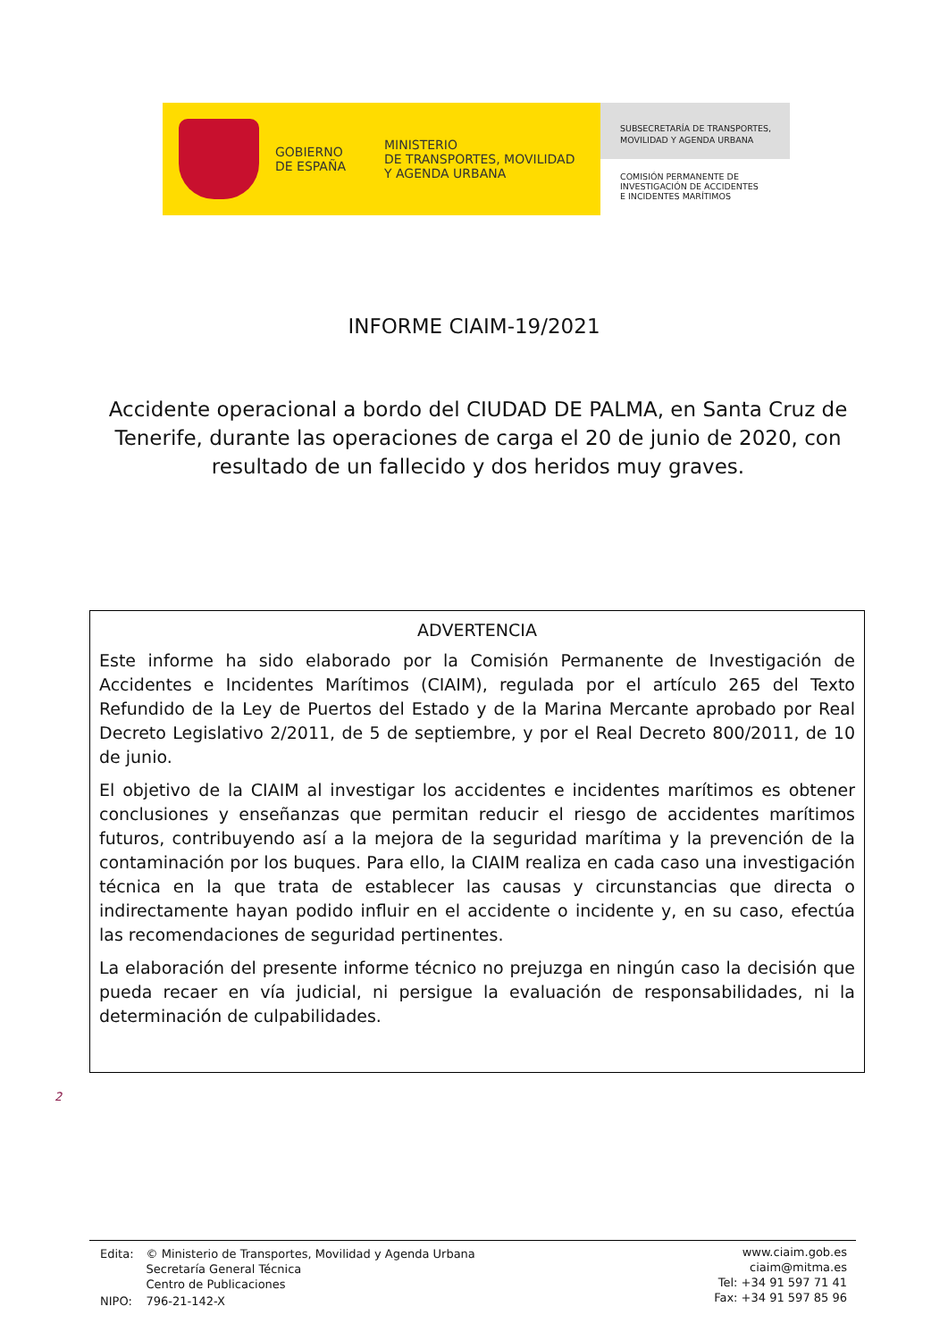GOBIERNO
DE ESPAÑA
MINISTERIO
DE TRANSPORTES, MOVILIDAD
Y AGENDA URBANA
SUBSECRETARÍA DE TRANSPORTES,
MOVILIDAD Y AGENDA URBANA
COMISIÓN PERMANENTE DE
INVESTIGACIÓN DE ACCIDENTES
E INCIDENTES MARÍTIMOS
INFORME CIAIM-19/2021
Accidente operacional a bordo del CIUDAD DE PALMA, en Santa Cruz de Tenerife, durante las operaciones de carga el 20 de junio de 2020, con resultado de un fallecido y dos heridos muy graves.
ADVERTENCIA
Este informe ha sido elaborado por la Comisión Permanente de Investigación de Accidentes e Incidentes Marítimos (CIAIM), regulada por el artículo 265 del Texto Refundido de la Ley de Puertos del Estado y de la Marina Mercante aprobado por Real Decreto Legislativo 2/2011, de 5 de septiembre, y por el Real Decreto 800/2011, de 10 de junio.
El objetivo de la CIAIM al investigar los accidentes e incidentes marítimos es obtener conclusiones y enseñanzas que permitan reducir el riesgo de accidentes marítimos futuros, contribuyendo así a la mejora de la seguridad marítima y la prevención de la contaminación por los buques. Para ello, la CIAIM realiza en cada caso una investigación técnica en la que trata de establecer las causas y circunstancias que directa o indirectamente hayan podido influir en el accidente o incidente y, en su caso, efectúa las recomendaciones de seguridad pertinentes.
La elaboración del presente informe técnico no prejuzga en ningún caso la decisión que pueda recaer en vía judicial, ni persigue la evaluación de responsabilidades, ni la determinación de culpabilidades.
2
| Edita: | © Ministerio de Transportes, Movilidad y Agenda Urbana Secretaría General Técnica Centro de Publicaciones |
| NIPO: | 796-21-142-X |
www.ciaim.gob.es
ciaim@mitma.es
Tel: +34 91 597 71 41
Fax: +34 91 597 85 96